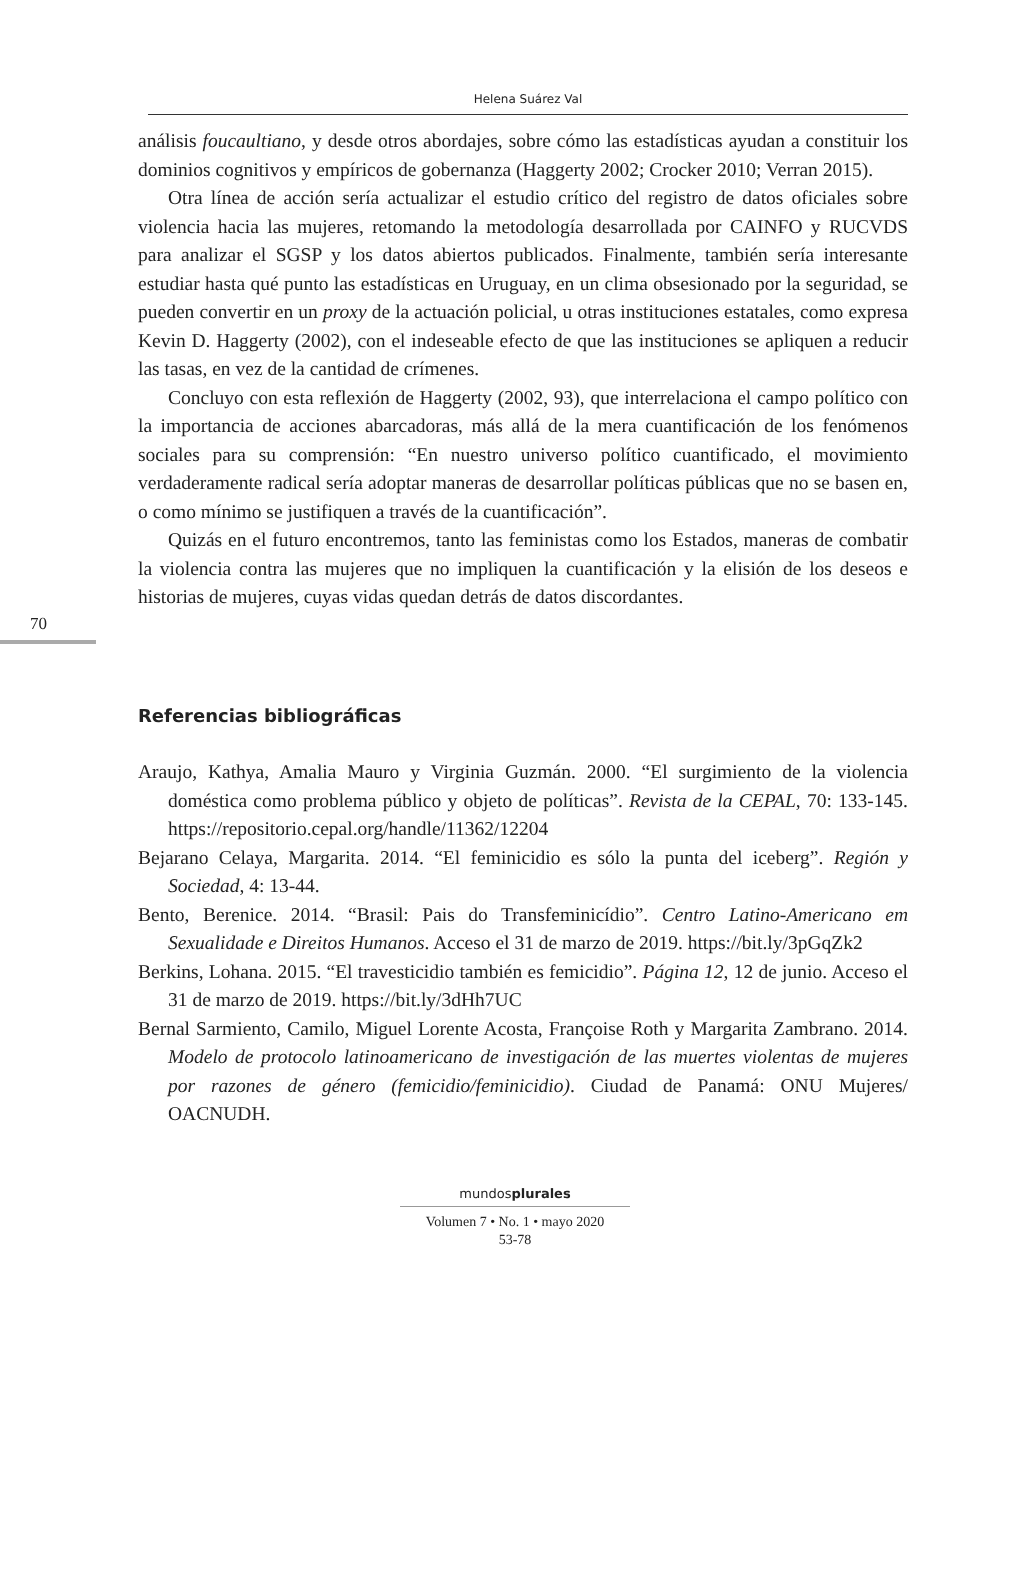Helena Suárez Val
70
análisis foucaultiano, y desde otros abordajes, sobre cómo las estadísticas ayudan a constituir los dominios cognitivos y empíricos de gobernanza (Haggerty 2002; Crocker 2010; Verran 2015).
Otra línea de acción sería actualizar el estudio crítico del registro de datos oficiales sobre violencia hacia las mujeres, retomando la metodología desarrollada por CAINFO y RUCVDS para analizar el SGSP y los datos abiertos publicados. Finalmente, también sería interesante estudiar hasta qué punto las estadísticas en Uruguay, en un clima obsesionado por la seguridad, se pueden convertir en un proxy de la actuación policial, u otras instituciones estatales, como expresa Kevin D. Haggerty (2002), con el indeseable efecto de que las instituciones se apliquen a reducir las tasas, en vez de la cantidad de crímenes.
Concluyo con esta reflexión de Haggerty (2002, 93), que interrelaciona el campo político con la importancia de acciones abarcadoras, más allá de la mera cuantificación de los fenómenos sociales para su comprensión: “En nuestro universo político cuantificado, el movimiento verdaderamente radical sería adoptar maneras de desarrollar políticas públicas que no se basen en, o como mínimo se justifiquen a través de la cuantificación”.
Quizás en el futuro encontremos, tanto las feministas como los Estados, maneras de combatir la violencia contra las mujeres que no impliquen la cuantificación y la elisión de los deseos e historias de mujeres, cuyas vidas quedan detrás de datos discordantes.
Referencias bibliográficas
Araujo, Kathya, Amalia Mauro y Virginia Guzmán. 2000. “El surgimiento de la violencia doméstica como problema público y objeto de políticas”. Revista de la CEPAL, 70: 133-145. https://repositorio.cepal.org/handle/11362/12204
Bejarano Celaya, Margarita. 2014. “El feminicidio es sólo la punta del iceberg”. Región y Sociedad, 4: 13-44.
Bento, Berenice. 2014. “Brasil: Pais do Transfeminicídio”. Centro Latino-Americano em Sexualidade e Direitos Humanos. Acceso el 31 de marzo de 2019. https://bit.ly/3pGqZk2
Berkins, Lohana. 2015. “El travesticidio también es femicidio”. Página 12, 12 de junio. Acceso el 31 de marzo de 2019. https://bit.ly/3dHh7UC
Bernal Sarmiento, Camilo, Miguel Lorente Acosta, Françoise Roth y Margarita Zambrano. 2014. Modelo de protocolo latinoamericano de investigación de las muertes violentas de mujeres por razones de género (femicidio/feminicidio). Ciudad de Panamá: ONU Mujeres/ OACNUDH.
mundosplurales
Volumen 7 • No. 1 • mayo 2020
53-78